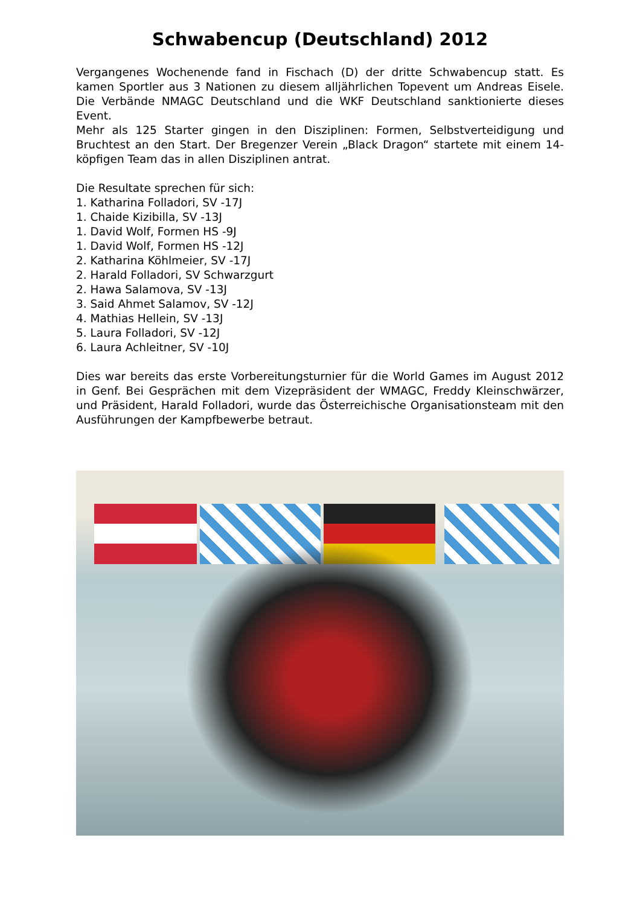Schwabencup (Deutschland) 2012
Vergangenes Wochenende fand in Fischach (D) der dritte Schwabencup statt. Es kamen Sportler aus 3 Nationen zu diesem alljährlichen Topevent um Andreas Eisele. Die Verbände NMAGC Deutschland und die WKF Deutschland sanktionierte dieses Event.
Mehr als 125 Starter gingen in den Disziplinen: Formen, Selbstverteidigung und Bruchtest an den Start. Der Bregenzer Verein „Black Dragon“ startete mit einem 14-köpfigen Team das in allen Disziplinen antrat.
Die Resultate sprechen für sich:
1. Katharina Folladori, SV -17J
1. Chaide Kizibilla, SV -13J
1. David Wolf, Formen HS -9J
1. David Wolf, Formen HS -12J
2. Katharina Köhlmeier, SV -17J
2. Harald Folladori, SV Schwarzgurt
2. Hawa Salamova, SV -13J
3. Said Ahmet Salamov, SV -12J
4. Mathias Hellein, SV -13J
5. Laura Folladori, SV -12J
6. Laura Achleitner, SV -10J
Dies war bereits das erste Vorbereitungsturnier für die World Games im August 2012 in Genf. Bei Gesprächen mit dem Vizepräsident der WMAGC, Freddy Kleinschwärzer, und Präsident, Harald Folladori, wurde das Österreichische Organisationsteam mit den Ausführungen der Kampfbewerbe betraut.